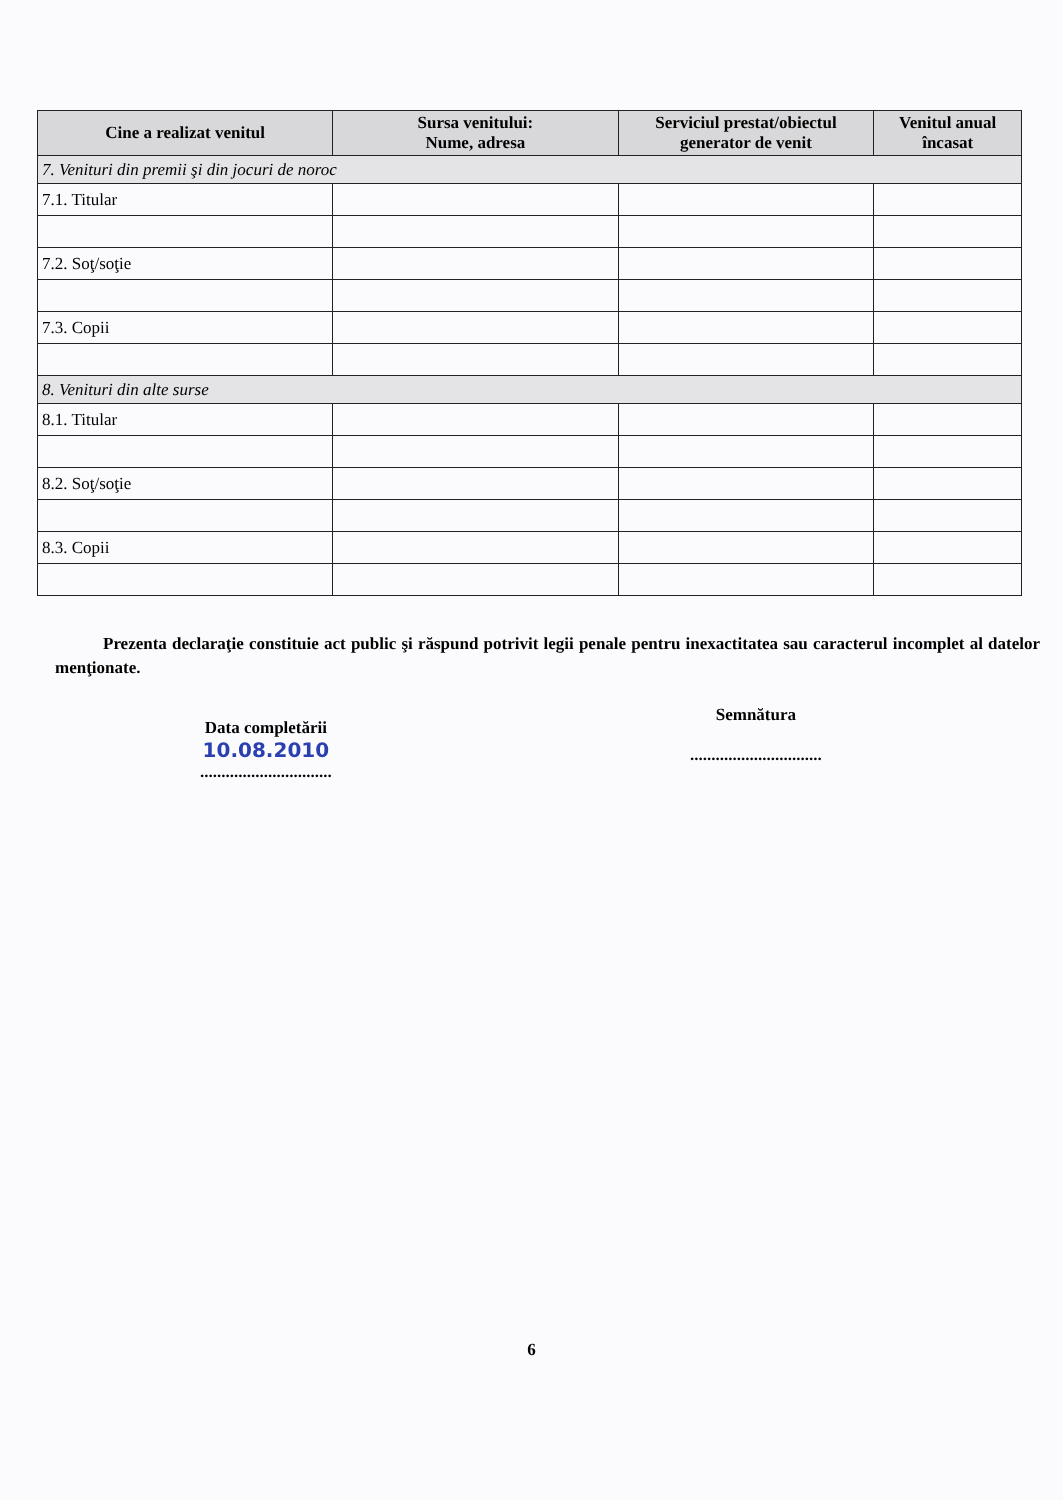| Cine a realizat venitul | Sursa venitului: Nume, adresa | Serviciul prestat/obiectul generator de venit | Venitul anual încasat |
| --- | --- | --- | --- |
| 7. Venituri din premii şi din jocuri de noroc | | | |
| 7.1. Titular | | | |
| 7.2. Soţ/soţie | | | |
| 7.3. Copii | | | |
| 8. Venituri din alte surse | | | |
| 8.1. Titular | | | |
| 8.2. Soţ/soţie | | | |
| 8.3. Copii | | | |
Prezenta declaraţie constituie act public şi răspund potrivit legii penale pentru inexactitatea sau caracterul incomplet al datelor menţionate.
Data completării
10.08.2010
...............................
Semnătura
...............................
6